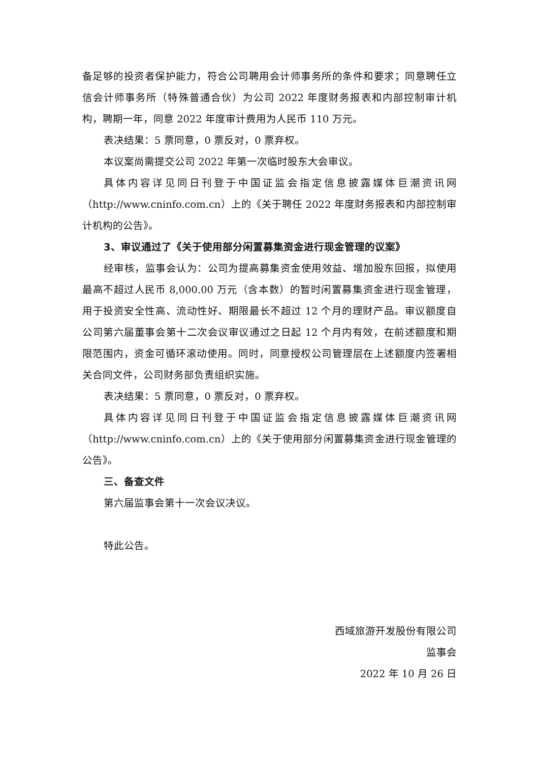备足够的投资者保护能力，符合公司聘用会计师事务所的条件和要求；同意聘任立信会计师事务所（特殊普通合伙）为公司 2022 年度财务报表和内部控制审计机构，聘期一年，同意 2022 年度审计费用为人民币 110 万元。
表决结果：5 票同意，0 票反对，0 票弃权。
本议案尚需提交公司 2022 年第一次临时股东大会审议。
具体内容详见同日刊登于中国证监会指定信息披露媒体巨潮资讯网（http://www.cninfo.com.cn）上的《关于聘任 2022 年度财务报表和内部控制审计机构的公告》。
3、审议通过了《关于使用部分闲置募集资金进行现金管理的议案》
经审核，监事会认为：公司为提高募集资金使用效益、增加股东回报，拟使用最高不超过人民币 8,000.00 万元（含本数）的暂时闲置募集资金进行现金管理，用于投资安全性高、流动性好、期限最长不超过 12 个月的理财产品。审议额度自公司第六届董事会第十二次会议审议通过之日起 12 个月内有效，在前述额度和期限范围内，资金可循环滚动使用。同时，同意授权公司管理层在上述额度内签署相关合同文件，公司财务部负责组织实施。
表决结果：5 票同意，0 票反对，0 票弃权。
具体内容详见同日刊登于中国证监会指定信息披露媒体巨潮资讯网（http://www.cninfo.com.cn）上的《关于使用部分闲置募集资金进行现金管理的公告》。
三、备查文件
第六届监事会第十一次会议决议。
特此公告。
西域旅游开发股份有限公司
监事会
2022 年 10 月 26 日